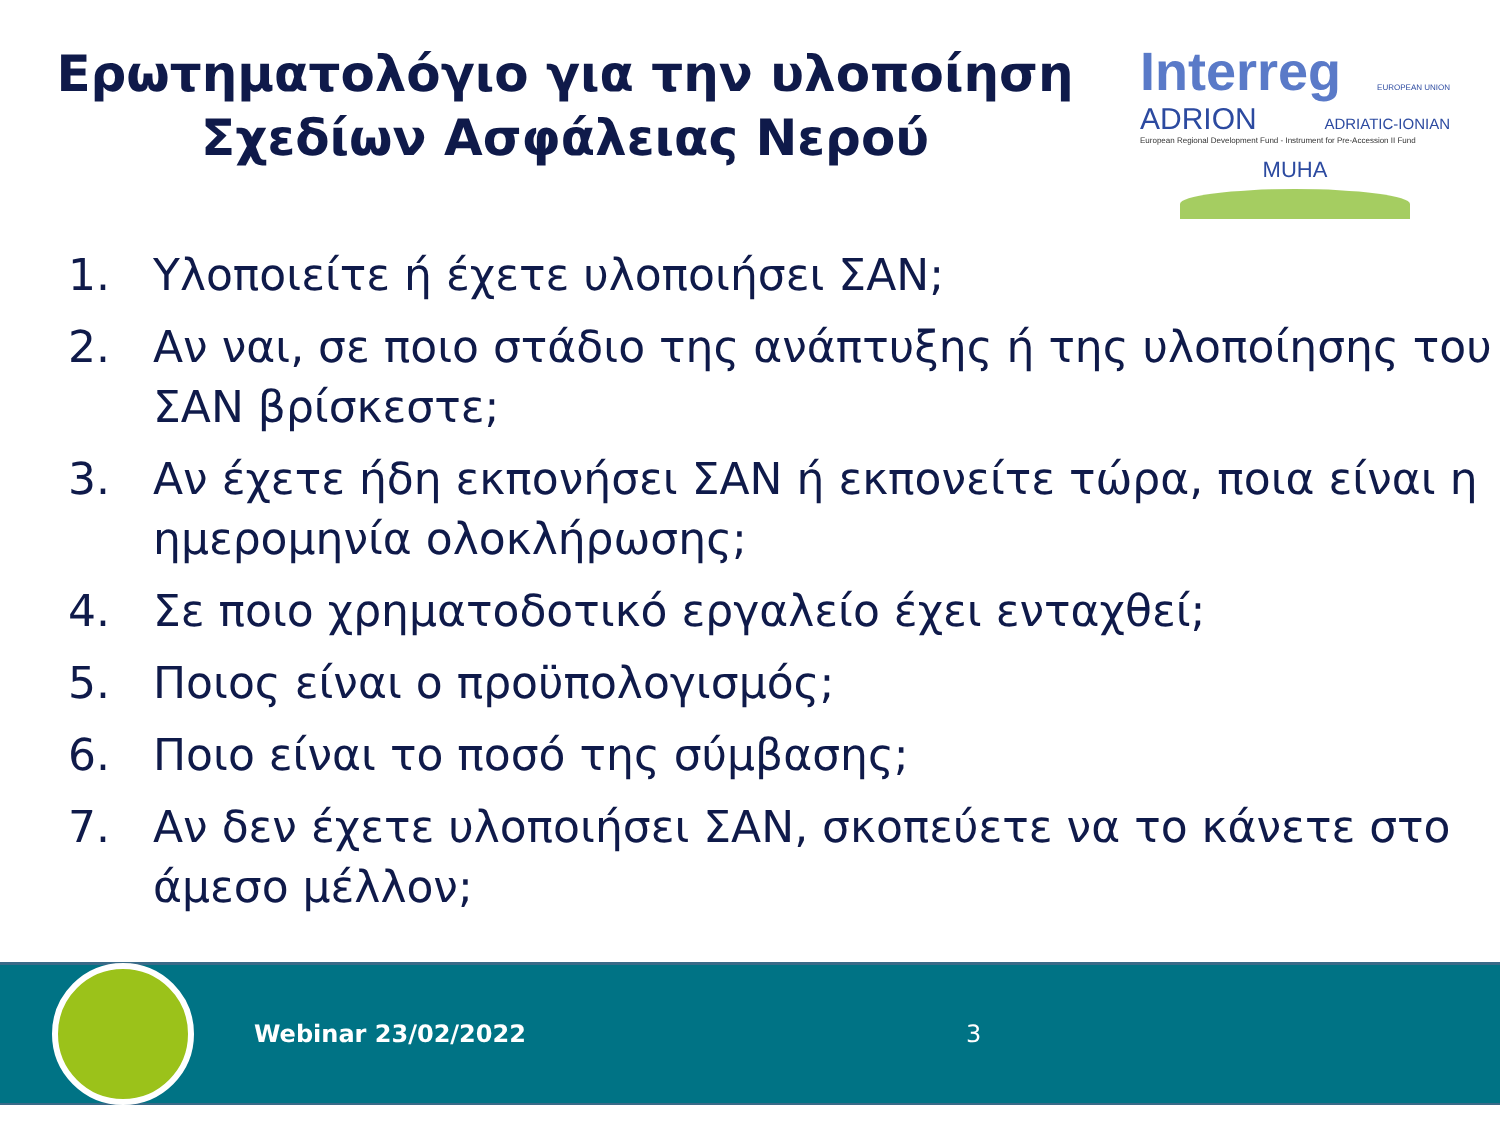Ερωτηματολόγιο για την υλοποίηση Σχεδίων Ασφάλειας Νερού
Interreg EUROPEAN UNION
ADRION ADRIATIC-IONIAN
European Regional Development Fund - Instrument for Pre-Accession II Fund
MUHA
1. Υλοποιείτε ή έχετε υλοποιήσει ΣΑΝ;
2. Αν ναι, σε ποιο στάδιο της ανάπτυξης ή της υλοποίησης του ΣΑΝ βρίσκεστε;
3. Αν έχετε ήδη εκπονήσει ΣΑΝ ή εκπονείτε τώρα, ποια είναι η ημερομηνία ολοκλήρωσης;
4. Σε ποιο χρηματοδοτικό εργαλείο έχει ενταχθεί;
5. Ποιος είναι ο προϋπολογισμός;
6. Ποιο είναι το ποσό της σύμβασης;
7. Αν δεν έχετε υλοποιήσει ΣΑΝ, σκοπεύετε να το κάνετε στο άμεσο μέλλον;
Webinar 23/02/2022 3